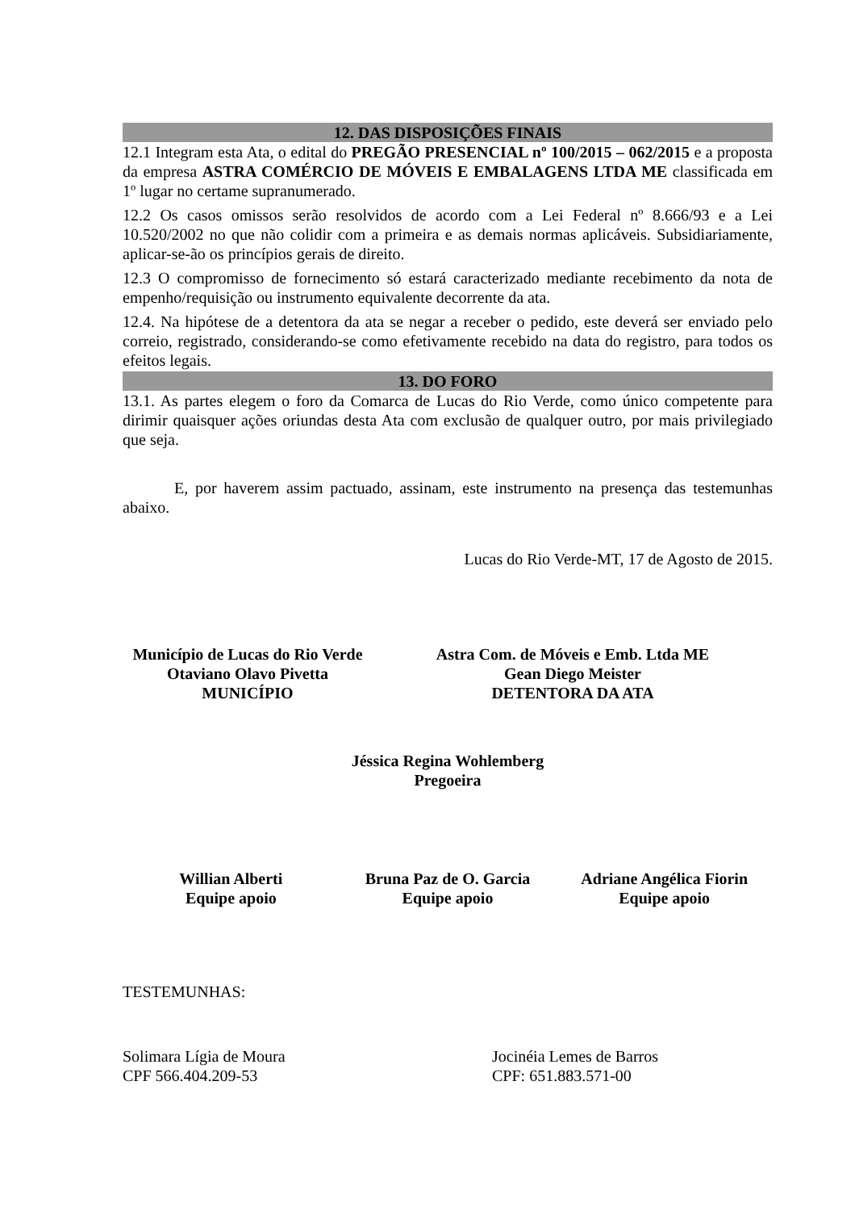12. DAS DISPOSIÇÕES FINAIS
12.1 Integram esta Ata, o edital do PREGÃO PRESENCIAL nº 100/2015 – 062/2015 e a proposta da empresa ASTRA COMÉRCIO DE MÓVEIS E EMBALAGENS LTDA ME classificada em 1º lugar no certame supranumerado.
12.2 Os casos omissos serão resolvidos de acordo com a Lei Federal nº 8.666/93 e a Lei 10.520/2002 no que não colidir com a primeira e as demais normas aplicáveis. Subsidiariamente, aplicar-se-ão os princípios gerais de direito.
12.3 O compromisso de fornecimento só estará caracterizado mediante recebimento da nota de empenho/requisição ou instrumento equivalente decorrente da ata.
12.4. Na hipótese de a detentora da ata se negar a receber o pedido, este deverá ser enviado pelo correio, registrado, considerando-se como efetivamente recebido na data do registro, para todos os efeitos legais.
13. DO FORO
13.1. As partes elegem o foro da Comarca de Lucas do Rio Verde, como único competente para dirimir quaisquer ações oriundas desta Ata com exclusão de qualquer outro, por mais privilegiado que seja.
E, por haverem assim pactuado, assinam, este instrumento na presença das testemunhas abaixo.
Lucas do Rio Verde-MT, 17 de Agosto de 2015.
Município de Lucas do Rio Verde
Otaviano Olavo Pivetta
MUNICÍPIO
Astra Com. de Móveis e Emb. Ltda ME
Gean Diego Meister
DETENTORA DA ATA
Jéssica Regina Wohlemberg
Pregoeira
Willian Alberti
Equipe apoio
Bruna Paz de O. Garcia
Equipe apoio
Adriane Angélica Fiorin
Equipe apoio
TESTEMUNHAS:
Solimara Lígia de Moura
CPF 566.404.209-53
Jocinéia Lemes de Barros
CPF: 651.883.571-00